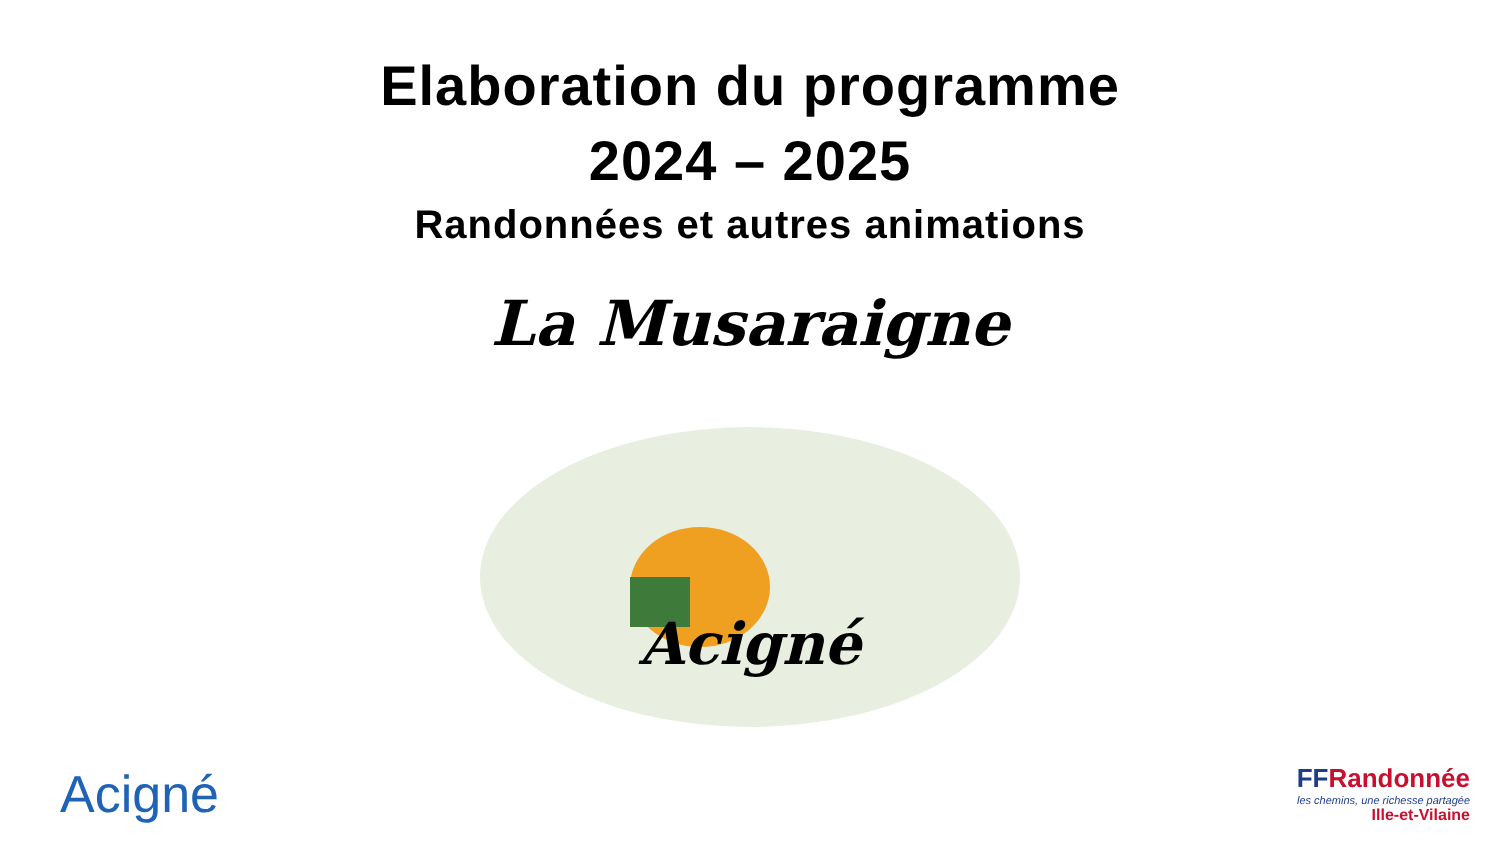Elaboration du programme
2024 – 2025
Randonnées et autres animations
La Musaraigne
Acigné
Acigné
FFRandonnée
les chemins, une richesse partagée
Ille-et-Vilaine